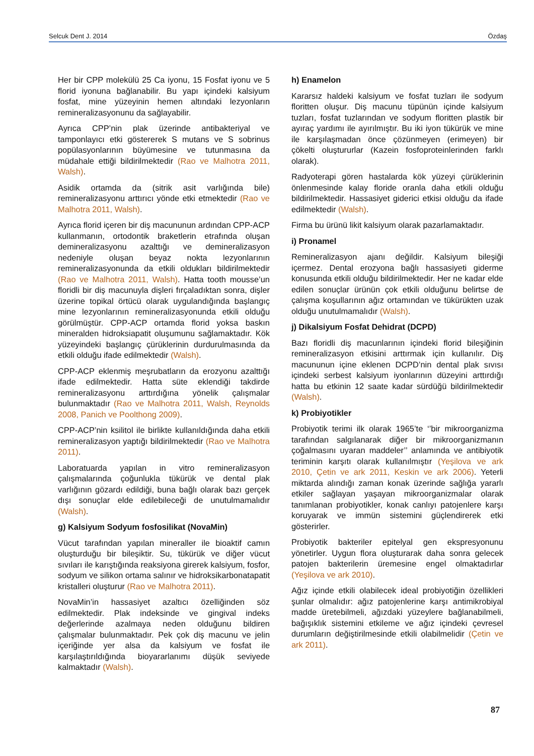Selcuk Dent J. 2014 Özdaş
Her bir CPP molekülü 25 Ca iyonu, 15 Fosfat iyonu ve 5 florid iyonuna bağlanabilir. Bu yapı içindeki kalsiyum fosfat, mine yüzeyinin hemen altındaki lezyonların remineralizasyonunu da sağlayabilir.
Ayrıca CPP’nin plak üzerinde antibakteriyal ve tamponlayıcı etki göstererek S mutans ve S sobrinus popülasyonlarının büyümesine ve tutunmasına da müdahale ettiği bildirilmektedir (Rao ve Malhotra 2011, Walsh).
Asidik ortamda da (sitrik asit varlığında bile) remineralizasyonu arttırıcı yönde etki etmektedir (Rao ve Malhotra 2011, Walsh).
Ayrıca florid içeren bir diş macununun ardından CPP-ACP kullanmanın, ortodontik braketlerin etrafında oluşan demineralizasyonu azalttığı ve demineralizasyon nedeniyle oluşan beyaz nokta lezyonlarının remineralizasyonunda da etkili oldukları bildirilmektedir (Rao ve Malhotra 2011, Walsh). Hatta tooth mousse’un floridli bir diş macunuyla dişleri fırçaladıktan sonra, dişler üzerine topikal örtücü olarak uygulandığında başlangıç mine lezyonlarının remineralizasyonunda etkili olduğu görülmüştür. CPP-ACP ortamda florid yoksa baskın mineralden hidroksiapatit oluşumunu sağlamaktadır. Kök yüzeyindeki başlangıç çürüklerinin durdurulmasında da etkili olduğu ifade edilmektedir (Walsh).
CPP-ACP eklenmiş meşrubatların da erozyonu azalttığı ifade edilmektedir. Hatta süte eklendiği takdirde remineralizasyonu arttırdığına yönelik çalışmalar bulunmaktadır (Rao ve Malhotra 2011, Walsh, Reynolds 2008, Panich ve Poolthong 2009).
CPP-ACP’nin ksilitol ile birlikte kullanıldığında daha etkili remineralizasyon yaptığı bildirilmektedir (Rao ve Malhotra 2011).
Laboratuarda yapılan in vitro remineralizasyon çalışmalarında çoğunlukla tükürük ve dental plak varlığının gözardı edildiği, buna bağlı olarak bazı gerçek dışı sonuçlar elde edilebileceği de unutulmamalıdır (Walsh).
g) Kalsiyum Sodyum fosfosilikat (NovaMin)
Vücut tarafından yapılan mineraller ile bioaktif camın oluşturduğu bir bileşiktir. Su, tükürük ve diğer vücut sıvıları ile karıştığında reaksiyona girerek kalsiyum, fosfor, sodyum ve silikon ortama salınır ve hidroksikarbonatapatit kristalleri oluşturur (Rao ve Malhotra 2011).
NovaMin’in hassasiyet azaltıcı özelliğinden söz edilmektedir. Plak indeksinde ve gingival indeks değerlerinde azalmaya neden olduğunu bildiren çalışmalar bulunmaktadır. Pek çok diş macunu ve jelin içeriğinde yer alsa da kalsiyum ve fosfat ile karşılaştırıldığında bioyararlanımı düşük seviyede kalmaktadır (Walsh).
h) Enamelon
Kararsız haldeki kalsiyum ve fosfat tuzları ile sodyum floritten oluşur. Diş macunu tüpünün içinde kalsiyum tuzları, fosfat tuzlarından ve sodyum floritten plastik bir ayıraç yardımı ile ayırılmıştır. Bu iki iyon tükürük ve mine ile karşılaşmadan önce çözünmeyen (erimeyen) bir çökelti oluştururlar (Kazein fosfoproteinlerinden farklı olarak).
Radyoterapi gören hastalarda kök yüzeyi çürüklerinin önlenmesinde kalay floride oranla daha etkili olduğu bildirilmektedir. Hassasiyet giderici etkisi olduğu da ifade edilmektedir (Walsh).
Firma bu ürünü likit kalsiyum olarak pazarlamaktadır.
i) Pronamel
Remineralizasyon ajanı değildir. Kalsiyum bileşiği içermez. Dental erozyona bağlı hassasiyeti giderme konusunda etkili olduğu bildirilmektedir. Her ne kadar elde edilen sonuçlar ürünün çok etkili olduğunu belirtse de çalışma koşullarının ağız ortamından ve tükürükten uzak olduğu unutulmamalıdır (Walsh).
j) Dikalsiyum Fosfat Dehidrat (DCPD)
Bazı floridli diş macunlarının içindeki florid bileşiğinin remineralizasyon etkisini arttırmak için kullanılır. Diş macununun içine eklenen DCPD’nin dental plak sıvısı içindeki serbest kalsiyum iyonlarının düzeyini arttırdığı hatta bu etkinin 12 saate kadar sürdüğü bildirilmektedir (Walsh).
k) Probiyotikler
Probiyotik terimi ilk olarak 1965’te ‘’bir mikroorganizma tarafından salgılanarak diğer bir mikroorganizmanın çoğalmasını uyaran maddeler’’ anlamında ve antibiyotik teriminin karşıtı olarak kullanılmıştır (Yeşilova ve ark 2010, Çetin ve ark 2011, Keskin ve ark 2006). Yeterli miktarda alındığı zaman konak üzerinde sağlığa yararlı etkiler sağlayan yaşayan mikroorganizmalar olarak tanımlanan probiyotikler, konak canlıyı patojenlere karşı koruyarak ve immün sistemini güçlendirerek etki gösterirler.
Probiyotik bakteriler epitelyal gen ekspresyonunu yönetirler. Uygun flora oluşturarak daha sonra gelecek patojen bakterilerin üremesine engel olmaktadırlar (Yeşilova ve ark 2010).
Ağız içinde etkili olabilecek ideal probiyotiğin özellikleri şunlar olmalıdır: ağız patojenlerine karşı antimikrobiyal madde üretebilmeli, ağızdaki yüzeylere bağlanabilmeli, bağışıklık sistemini etkileme ve ağız içindeki çevresel durumların değiştirilmesinde etkili olabilmelidir (Çetin ve ark 2011).
87